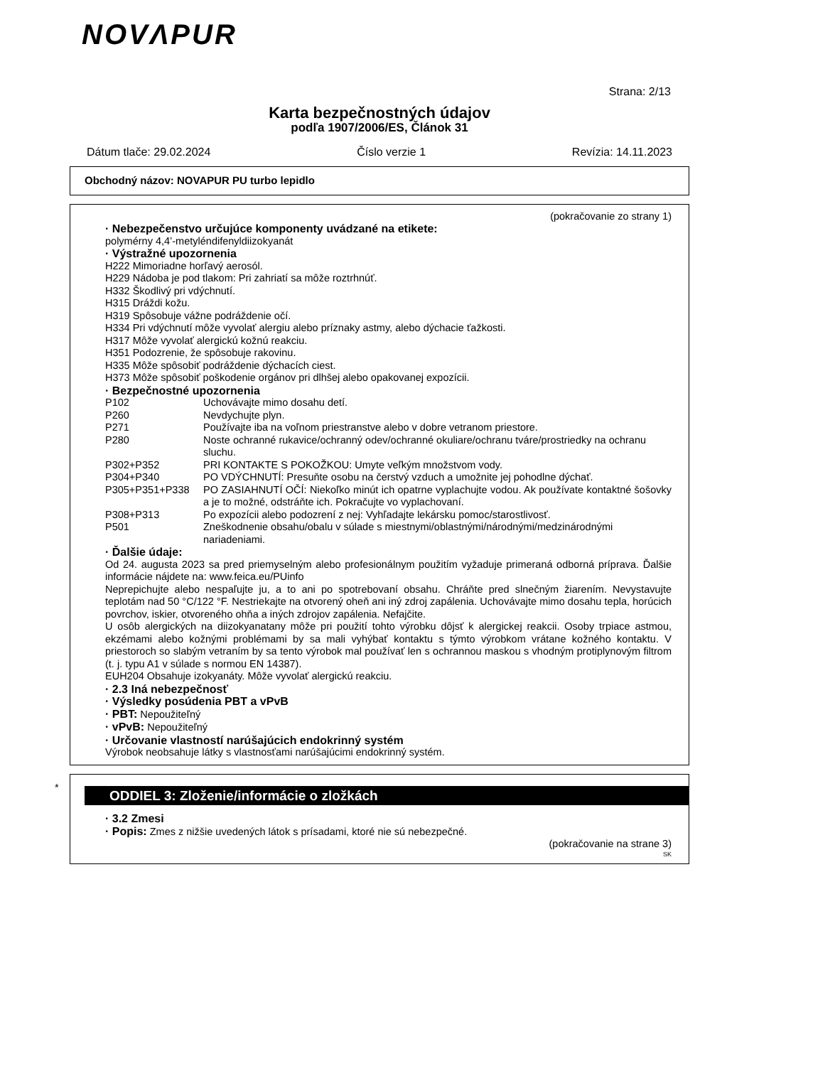NOVΛPUR
Strana: 2/13
Karta bezpečnostných údajov
podľa 1907/2006/ES, Článok 31
Dátum tlače: 29.02.2024 Číslo verzie 1 Revízia: 14.11.2023
Obchodný názov: NOVAPUR PU turbo lepidlo
(pokračovanie zo strany 1)
· Nebezpečenstvo určujúce komponenty uvádzané na etikete:
polymérny 4,4’-metyléndifenyldiizokyanát
· Výstražné upozornenia
H222 Mimoriadne horľavý aerosól.
H229 Nádoba je pod tlakom: Pri zahriatí sa môže roztrhnúť.
H332 Škodlivý pri vdýchnutí.
H315 Dráždi kožu.
H319 Spôsobuje vážne podráždenie očí.
H334 Pri vdýchnutí môže vyvolať alergiu alebo príznaky astmy, alebo dýchacie ťažkosti.
H317 Môže vyvolať alergickú kožnú reakciu.
H351 Podozrenie, že spôsobuje rakovinu.
H335 Môže spôsobiť podráždenie dýchacích ciest.
H373 Môže spôsobiť poškodenie orgánov pri dlhšej alebo opakovanej expozícii.
· Bezpečnostné upozornenia
| P102 | Uchovávajte mimo dosahu detí. |
| P260 | Nevdychujte plyn. |
| P271 | Používajte iba na voľnom priestranstve alebo v dobre vetranom priestore. |
| P280 | Noste ochranné rukavice/ochranný odev/ochranné okuliare/ochranu tváre/prostriedky na ochranu sluchu. |
| P302+P352 | PRI KONTAKTE S POKOŽKOU: Umyte veľkým množstvom vody. |
| P304+P340 | PO VDÝCHNUTÍ: Presuňte osobu na čerstvý vzduch a umožnite jej pohodlne dýchať. |
| P305+P351+P338 | PO ZASIAHNUTÍ OČÍ: Niekoľko minút ich opatrne vyplachujte vodou. Ak používate kontaktné šošovky a je to možné, odstráňte ich. Pokračujte vo vyplachovaní. |
| P308+P313 | Po expozícii alebo podozrení z nej: Vyhľadajte lekársku pomoc/starostlivosť. |
| P501 | Zneškodnenie obsahu/obalu v súlade s miestnymi/oblastnými/národnými/medzinárodnými nariadeniami. |
· Ďalšie údaje:
Od 24. augusta 2023 sa pred priemyselným alebo profesionálnym použitím vyžaduje primeraná odborná príprava. Ďalšie informácie nájdete na: www.feica.eu/PUinfo
Neprepichujte alebo nespaľujte ju, a to ani po spotrebovaní obsahu. Chráňte pred slnečným žiarením. Nevystavujte teplotám nad 50 °C/122 °F. Nestriekajte na otvorený oheň ani iný zdroj zapálenia. Uchovávajte mimo dosahu tepla, horúcich povrchov, iskier, otvoreného ohňa a iných zdrojov zapálenia. Nefajčite.
U osôb alergických na diizokyanatany môže pri použití tohto výrobku dôjsť k alergickej reakcii. Osoby trpiace astmou, ekzémami alebo kožnými problémami by sa mali vyhýbať kontaktu s týmto výrobkom vrátane kožného kontaktu. V priestoroch so slabým vetraním by sa tento výrobok mal používať len s ochrannou maskou s vhodným protiplynovým filtrom (t. j. typu A1 v súlade s normou EN 14387).
EUH204 Obsahuje izokyanáty. Môže vyvolať alergickú reakciu.
· 2.3 Iná nebezpečnosť
· Výsledky posúdenia PBT a vPvB
· PBT: Nepoužiteľný
· vPvB: Nepoužiteľný
· Určovanie vlastností narúšajúcich endokrinný systém
Výrobok neobsahuje látky s vlastnosťami narúšajúcimi endokrinný systém.
*
ODDIEL 3: Zloženie/informácie o zložkách
· 3.2 Zmesi
· Popis: Zmes z nižšie uvedených látok s prísadami, ktoré nie sú nebezpečné.
(pokračovanie na strane 3)
SK